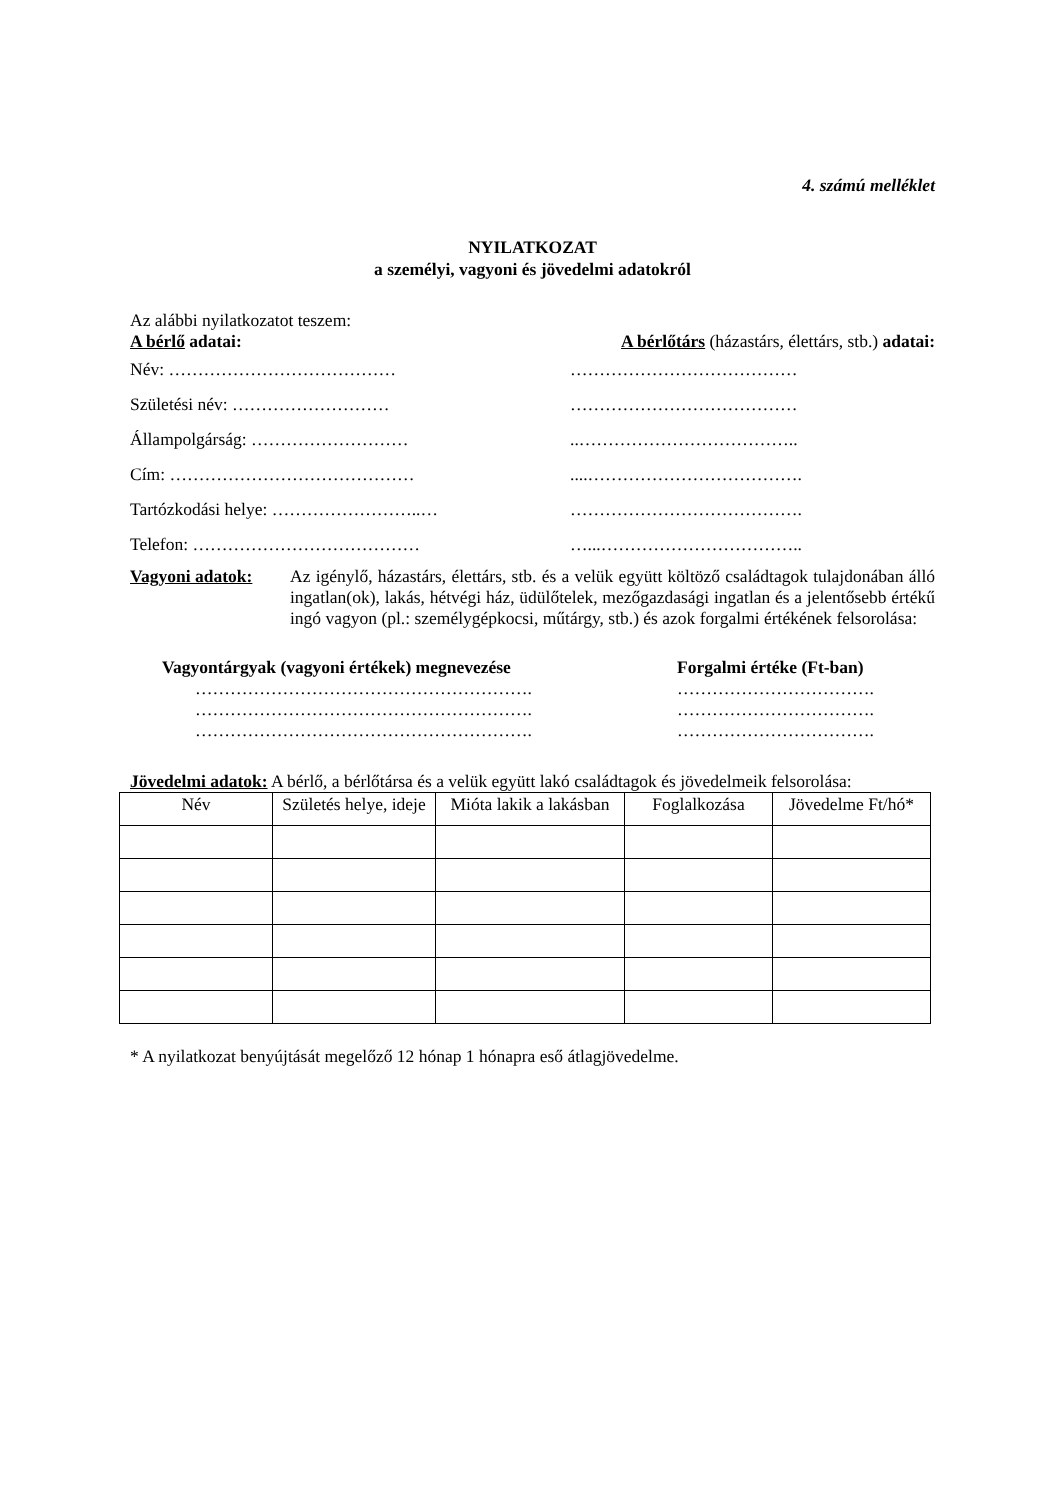4. számú melléklet
NYILATKOZAT
a személyi, vagyoni és jövedelmi adatokról
Az alábbi nyilatkozatot teszem:
A bérlő adatai: A bérlőtárs (házastárs, élettárs, stb.) adatai:
Név: ………………………………… …………………………………
Születési név: ……………………… …………………………………
Állampolgárság: ………………………..………………………………..
Cím: ……………………………………....……………………………….
Tartózkodási helye: ……………………..… ………………………………….
Telefon: ………………………………… …...……………………………..
Vagyoni adatok: Az igénylő, házastárs, élettárs, stb. és a velük együtt költöző családtagok tulajdonában álló ingatlan(ok), lakás, hétvégi ház, üdülőtelek, mezőgazdasági ingatlan és a jelentősebb értékű ingó vagyon (pl.: személygépkocsi, műtárgy, stb.) és azok forgalmi értékének felsorolása:
Vagyontárgyak (vagyoni értékek) megnevezése
………………………………………………….
………………………………………………….
………………………………………………….
Forgalmi értéke (Ft-ban)
…………………………….
…………………………….
…………………………….
Jövedelmi adatok: A bérlő, a bérlőtársa és a velük együtt lakó családtagok és jövedelmeik felsorolása:
| Név | Születés helye, ideje | Mióta lakik a lakásban | Foglalkozása | Jövedelme Ft/hó* |
| --- | --- | --- | --- | --- |
* A nyilatkozat benyújtását megelőző 12 hónap 1 hónapra eső átlagjövedelme.